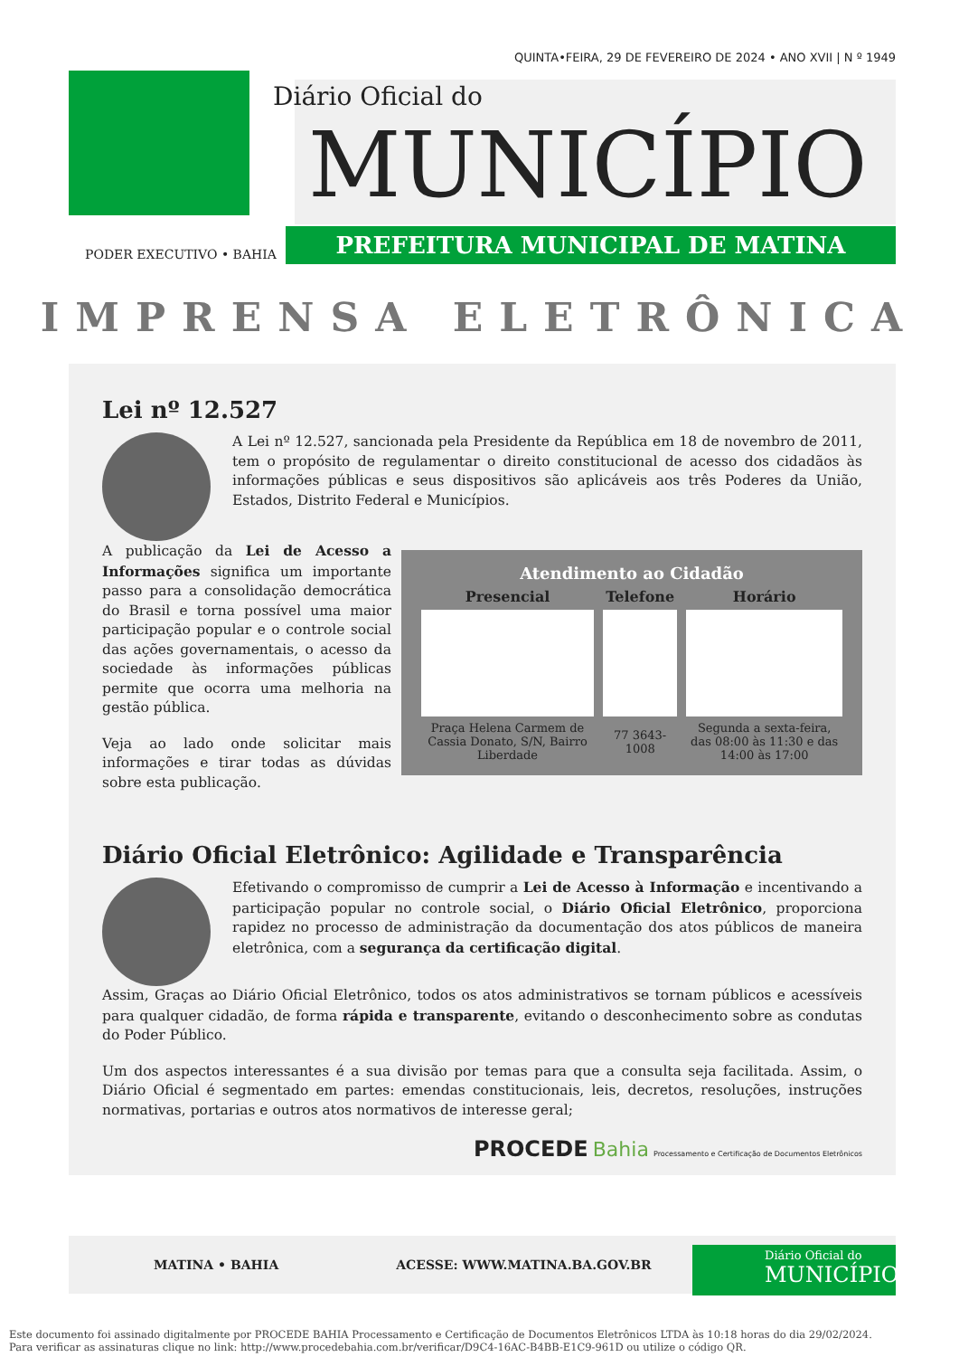QUINTA•FEIRA, 29 DE FEVEREIRO DE 2024 • ANO XVII | N º 1949
Diário Oficial do
MUNICÍPIO
PREFEITURA MUNICIPAL DE MATINA
PODER EXECUTIVO • BAHIA
IMPRENSA ELETRÔNICA
Lei nº 12.527
A Lei nº 12.527, sancionada pela Presidente da República em 18 de novembro de 2011, tem o propósito de regulamentar o direito constitucional de acesso dos cidadãos às informações públicas e seus dispositivos são aplicáveis aos três Poderes da União, Estados, Distrito Federal e Municípios.
| Atendimento ao Cidadão | | |
| --- | --- | --- |
| Presencial | Telefone | Horário |
| Praça Helena Carmem de Cassia Donato, S/N, Bairro Liberdade | 77 3643-1008 | Segunda a sexta-feira, das 08:00 às 11:30 e das 14:00 às 17:00 |
A publicação da Lei de Acesso a Informações significa um importante passo para a consolidação democrática do Brasil e torna possível uma maior participação popular e o controle social das ações governamentais, o acesso da sociedade às informações públicas permite que ocorra uma melhoria na gestão pública.
Veja ao lado onde solicitar mais informações e tirar todas as dúvidas sobre esta publicação.
Diário Oficial Eletrônico: Agilidade e Transparência
Efetivando o compromisso de cumprir a Lei de Acesso à Informação e incentivando a participação popular no controle social, o Diário Oficial Eletrônico, proporciona rapidez no processo de administração da documentação dos atos públicos de maneira eletrônica, com a segurança da certificação digital.
Assim, Graças ao Diário Oficial Eletrônico, todos os atos administrativos se tornam públicos e acessíveis para qualquer cidadão, de forma rápida e transparente, evitando o desconhecimento sobre as condutas do Poder Público.
Um dos aspectos interessantes é a sua divisão por temas para que a consulta seja facilitada. Assim, o Diário Oficial é segmentado em partes: emendas constitucionais, leis, decretos, resoluções, instruções normativas, portarias e outros atos normativos de interesse geral;
PROCEDE Bahia Processamento e Certificação de Documentos Eletrônicos
MATINA • BAHIA ACESSE: WWW.MATINA.BA.GOV.BR
Diário Oficial do
MUNICÍPIO
Este documento foi assinado digitalmente por PROCEDE BAHIA Processamento e Certificação de Documentos Eletrônicos LTDA às 10:18 horas do dia 29/02/2024.
Para verificar as assinaturas clique no link: http://www.procedebahia.com.br/verificar/D9C4-16AC-B4BB-E1C9-961D ou utilize o código QR.